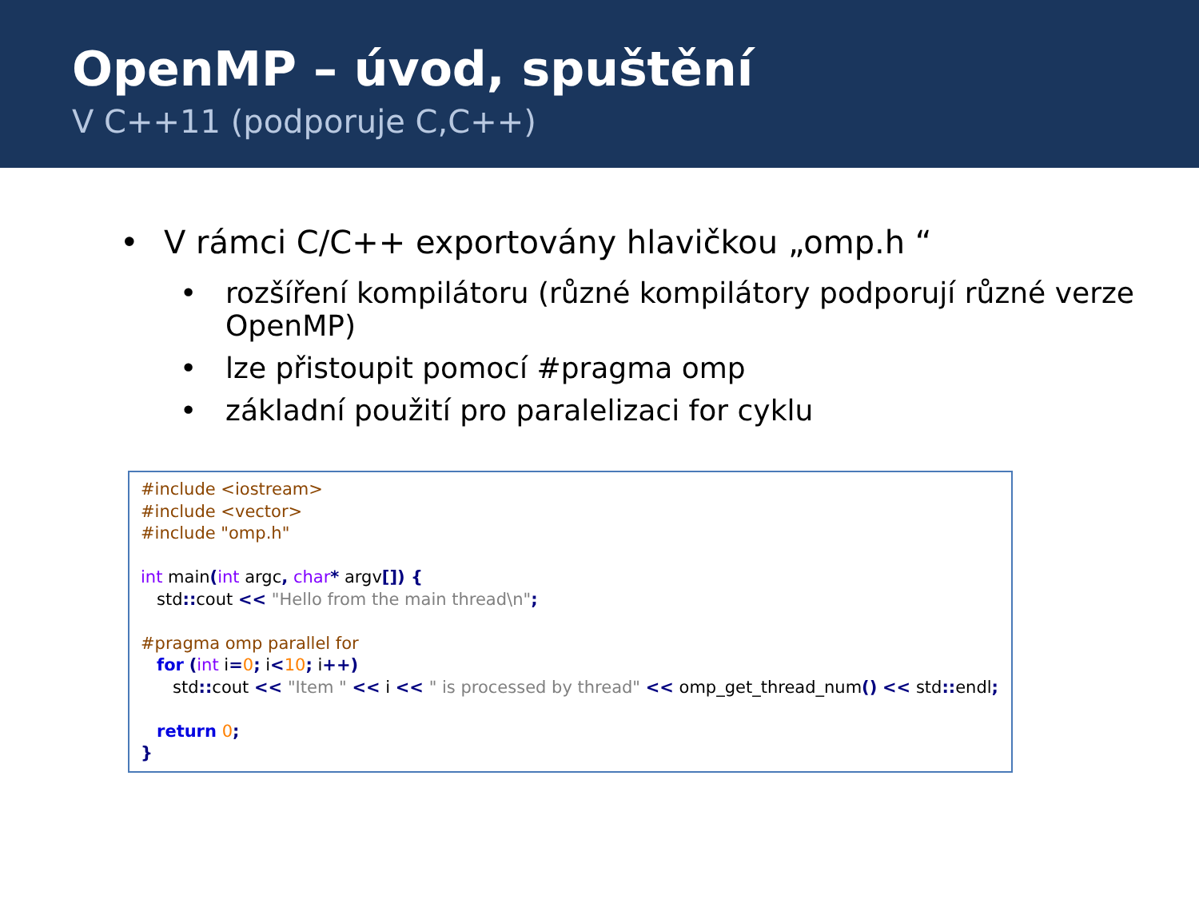OpenMP – úvod, spuštění
V C++11 (podporuje C,C++)
• V rámci C/C++ exportovány hlavičkou „omp.h “
• rozšíření kompilátoru (různé kompilátory podporují různé verze OpenMP)
• lze přistoupit pomocí #pragma omp
• základní použití pro paralelizaci for cyklu
#include <iostream> #include <vector> #include "omp.h" int main(int argc, char* argv[]) { std:: cout << "Hello from the main thread\n"; #pragma omp parallel for for (int i=0; i<10; i++) std:: cout << "Item " << i << " is processed by thread" << omp_get_thread_num() << std:: endl; return 0; }